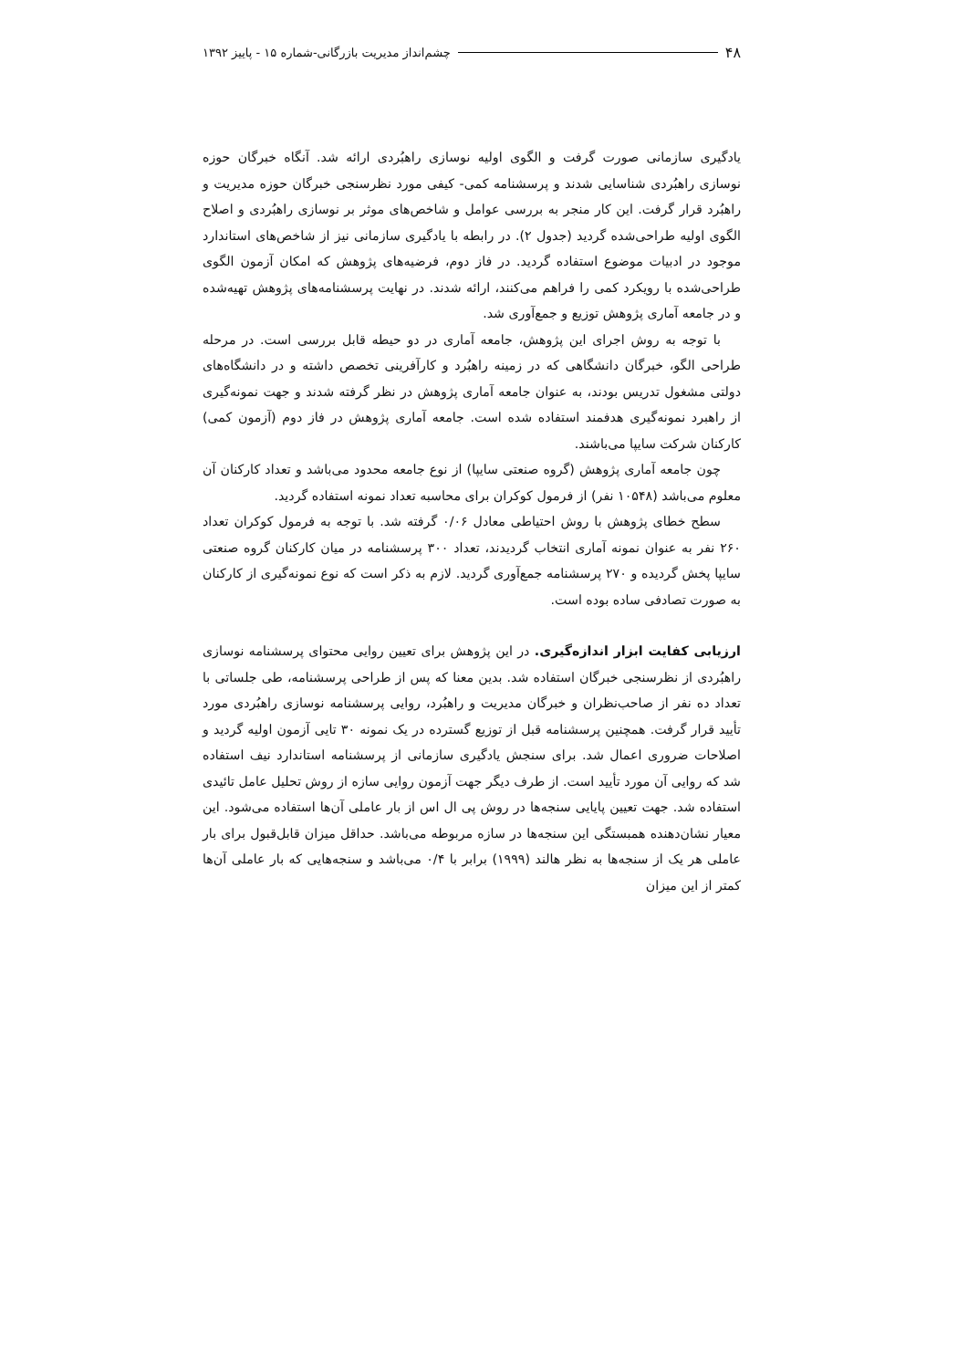۴۸ چشم‌انداز مدیریت بازرگانی-شماره ۱۵ - پاییز ۱۳۹۲
یادگیری سازمانی صورت گرفت و الگوی اولیه نوسازی راهبُردی ارائه شد. آنگاه خبرگان حوزه نوسازی راهبُردی شناسایی شدند و پرسشنامه کمی- کیفی مورد نظرسنجی خبرگان حوزه مدیریت و راهبُرد قرار گرفت. این کار منجر به بررسی عوامل و شاخص‌های موثر بر نوسازی راهبُردی و اصلاح الگوی اولیه طراحی‌شده گردید (جدول ۲). در رابطه با یادگیری سازمانی نیز از شاخص‌های استاندارد موجود در ادبیات موضوع استفاده گردید. در فاز دوم، فرضیه‌های پژوهش که امکان آزمون الگوی طراحی‌شده با رویکرد کمی را فراهم می‌کنند، ارائه شدند. در نهایت پرسشنامه‌های پژوهش تهیه‌شده و در جامعه آماری پژوهش توزیع و جمع‌آوری شد.
با توجه به روش اجرای این پژوهش، جامعه آماری در دو حیطه قابل بررسی است. در مرحله طراحی الگو، خبرگان دانشگاهی که در زمینه راهبُرد و کارآفرینی تخصص داشته و در دانشگاه‌های دولتی مشغول تدریس بودند، به عنوان جامعه آماری پژوهش در نظر گرفته شدند و جهت نمونه‌گیری از راهبرد نمونه‌گیری هدفمند استفاده شده است. جامعه آماری پژوهش در فاز دوم (آزمون کمی) کارکنان شرکت سایپا می‌باشند.
چون جامعه آماری پژوهش (گروه صنعتی سایپا) از نوع جامعه محدود می‌باشد و تعداد کارکنان آن معلوم می‌باشد (۱۰۵۴۸ نفر) از فرمول کوکران برای محاسبه تعداد نمونه استفاده گردید.
سطح خطای پژوهش با روش احتیاطی معادل ۰/۰۶ گرفته شد. با توجه به فرمول کوکران تعداد ۲۶۰ نفر به عنوان نمونه آماری انتخاب گردیدند، تعداد ۳۰۰ پرسشنامه در میان کارکنان گروه صنعتی سایپا پخش گردیده و ۲۷۰ پرسشنامه جمع‌آوری گردید. لازم به ذکر است که نوع نمونه‌گیری از کارکنان به صورت تصادفی ساده بوده است.
ارزیابی کفایت ابزار اندازه‌گیری. در این پژوهش برای تعیین روایی محتوای پرسشنامه نوسازی راهبُردی از نظرسنجی خبرگان استفاده شد. بدین معنا که پس از طراحی پرسشنامه، طی جلساتی با تعداد ده نفر از صاحب‌نظران و خبرگان مدیریت و راهبُرد، روایی پرسشنامه نوسازی راهبُردی مورد تأیید قرار گرفت. همچنین پرسشنامه قبل از توزیع گسترده در یک نمونه ۳۰ تایی آزمون اولیه گردید و اصلاحات ضروری اعمال شد. برای سنجش یادگیری سازمانی از پرسشنامه استاندارد نیف استفاده شد که روایی آن مورد تأیید است. از طرف دیگر جهت آزمون روایی سازه از روش تحلیل عامل تائیدی استفاده شد. جهت تعیین پایایی سنجه‌ها در روش پی ال اس از بار عاملی آن‌ها استفاده می‌شود. این معیار نشان‌دهنده همبستگی این سنجه‌ها در سازه مربوطه می‌باشد. حداقل میزان قابل‌قبول برای بار عاملی هر یک از سنجه‌ها به نظر هالند (۱۹۹۹) برابر با ۰/۴ می‌باشد و سنجه‌هایی که بار عاملی آن‌ها کمتر از این میزان